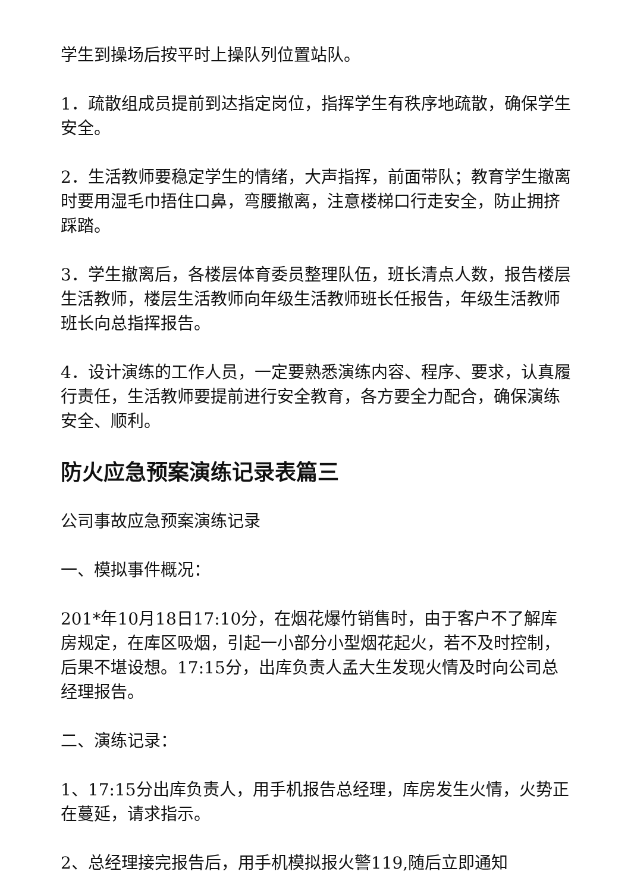学生到操场后按平时上操队列位置站队。
1．疏散组成员提前到达指定岗位，指挥学生有秩序地疏散，确保学生安全。
2．生活教师要稳定学生的情绪，大声指挥，前面带队；教育学生撤离时要用湿毛巾捂住口鼻，弯腰撤离，注意楼梯口行走安全，防止拥挤踩踏。
3．学生撤离后，各楼层体育委员整理队伍，班长清点人数，报告楼层生活教师，楼层生活教师向年级生活教师班长任报告，年级生活教师班长向总指挥报告。
4．设计演练的工作人员，一定要熟悉演练内容、程序、要求，认真履行责任，生活教师要提前进行安全教育，各方要全力配合，确保演练安全、顺利。
防火应急预案演练记录表篇三
公司事故应急预案演练记录
一、模拟事件概况：
201*年10月18日17:10分，在烟花爆竹销售时，由于客户不了解库房规定，在库区吸烟，引起一小部分小型烟花起火，若不及时控制，后果不堪设想。17:15分，出库负责人孟大生发现火情及时向公司总经理报告。
二、演练记录：
1、17:15分出库负责人，用手机报告总经理，库房发生火情，火势正在蔓延，请求指示。
2、总经理接完报告后，用手机模拟报火警119,随后立即通知